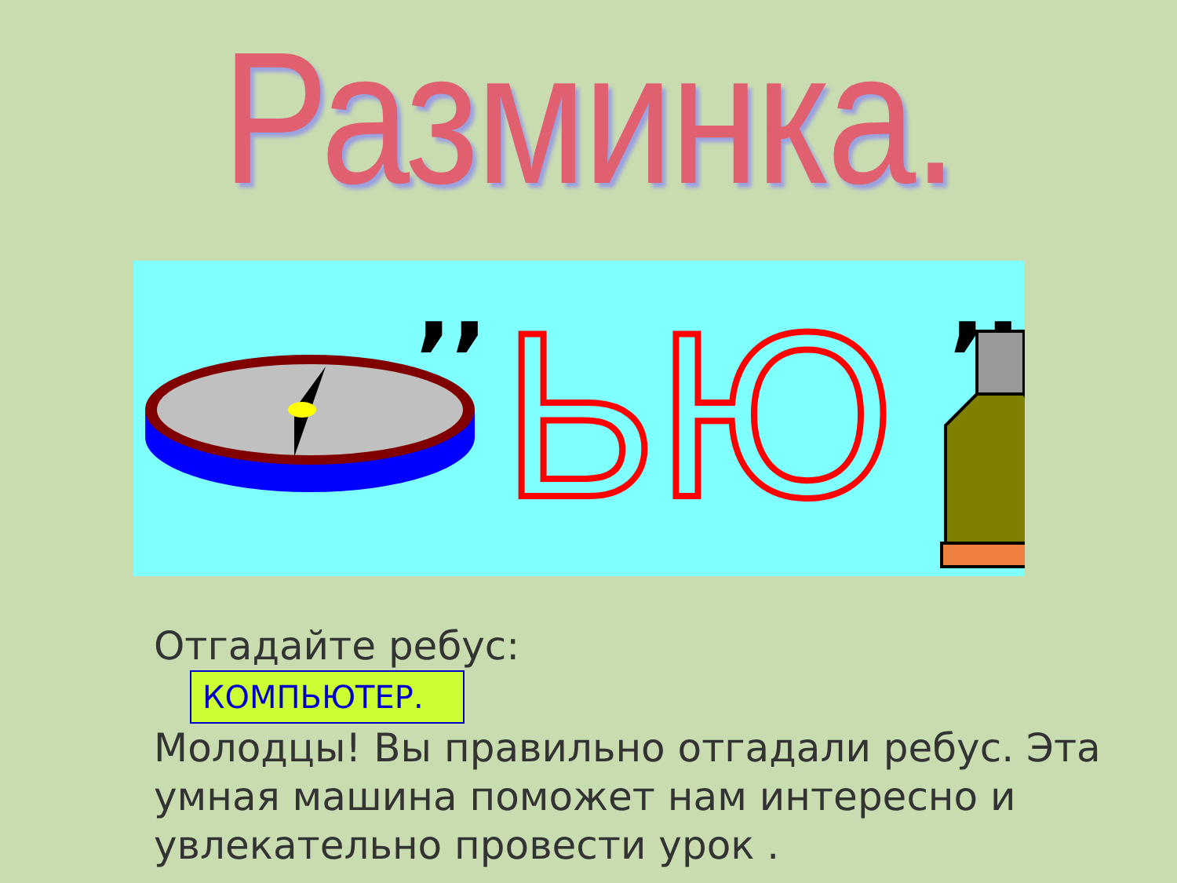Разминка.
,,
,,,
ЬЮ
Отгадайте ребус:
КОМПЬЮТЕР.
Молодцы! Вы правильно отгадали ребус. Эта умная машина поможет нам интересно и увлекательно провести урок .